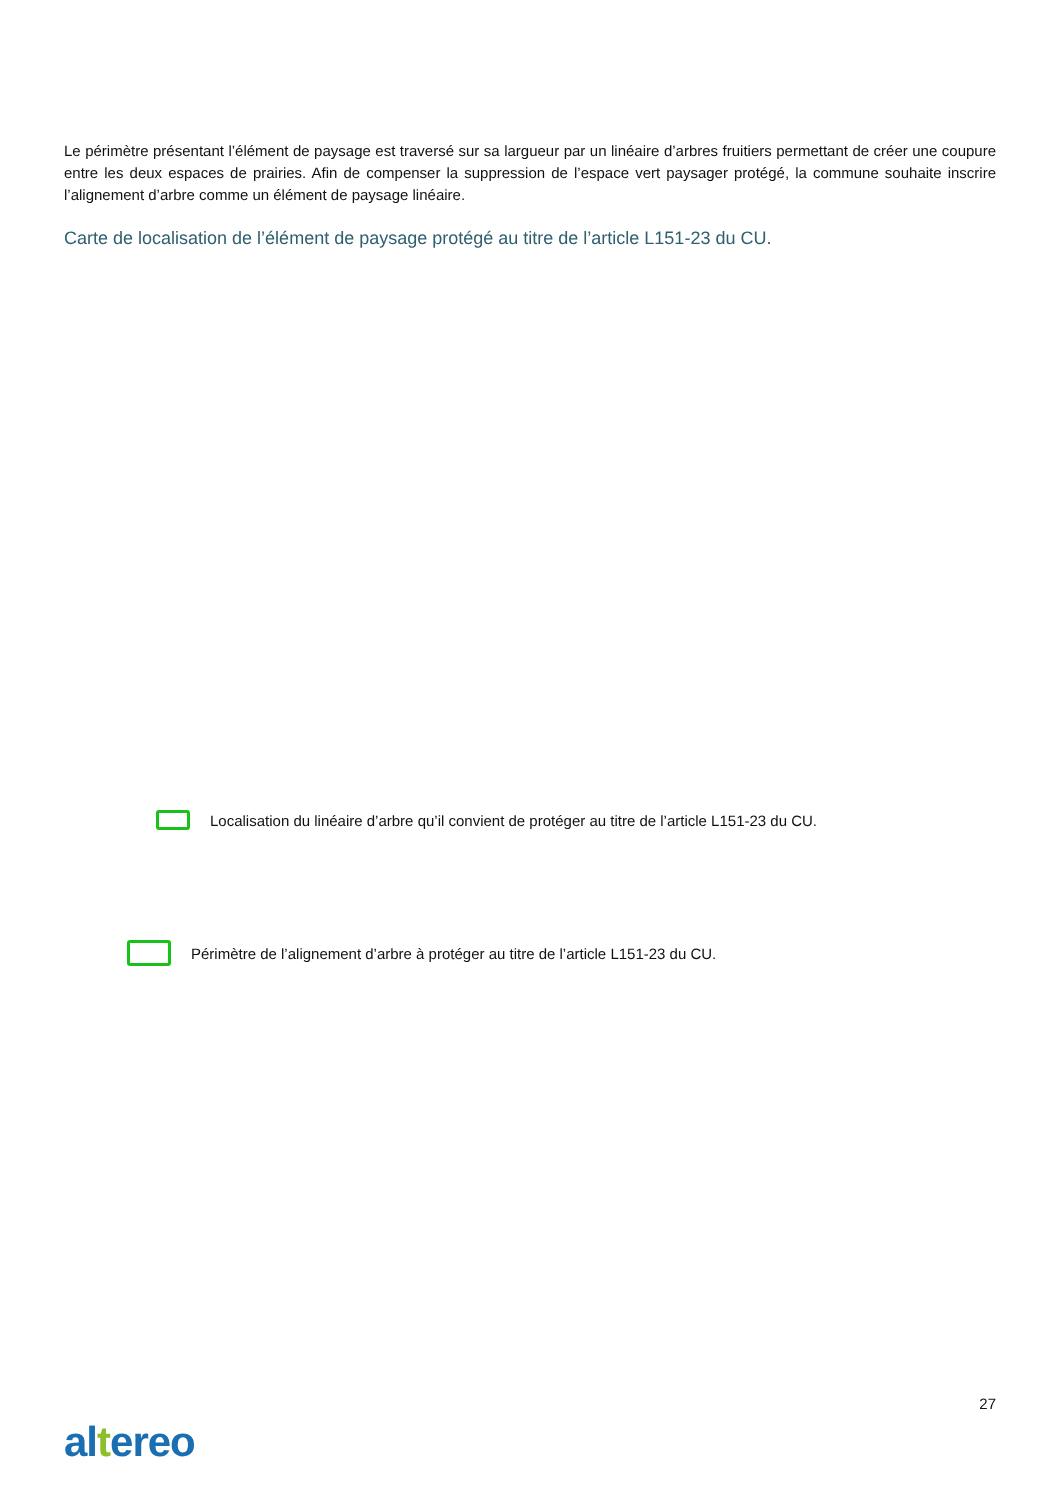Le périmètre présentant l’élément de paysage est traversé sur sa largueur par un linéaire d’arbres fruitiers permettant de créer une coupure entre les deux espaces de prairies. Afin de compenser la suppression de l’espace vert paysager protégé, la commune souhaite inscrire l’alignement d’arbre comme un élément de paysage linéaire.
Carte de localisation de l’élément de paysage protégé au titre de l’article L151-23 du CU.
Localisation du linéaire d’arbre qu’il convient de protéger au titre de l’article L151-23 du CU.
Périmètre de l’alignement d’arbre à protéger au titre de l’article L151-23 du CU.
27
altereo